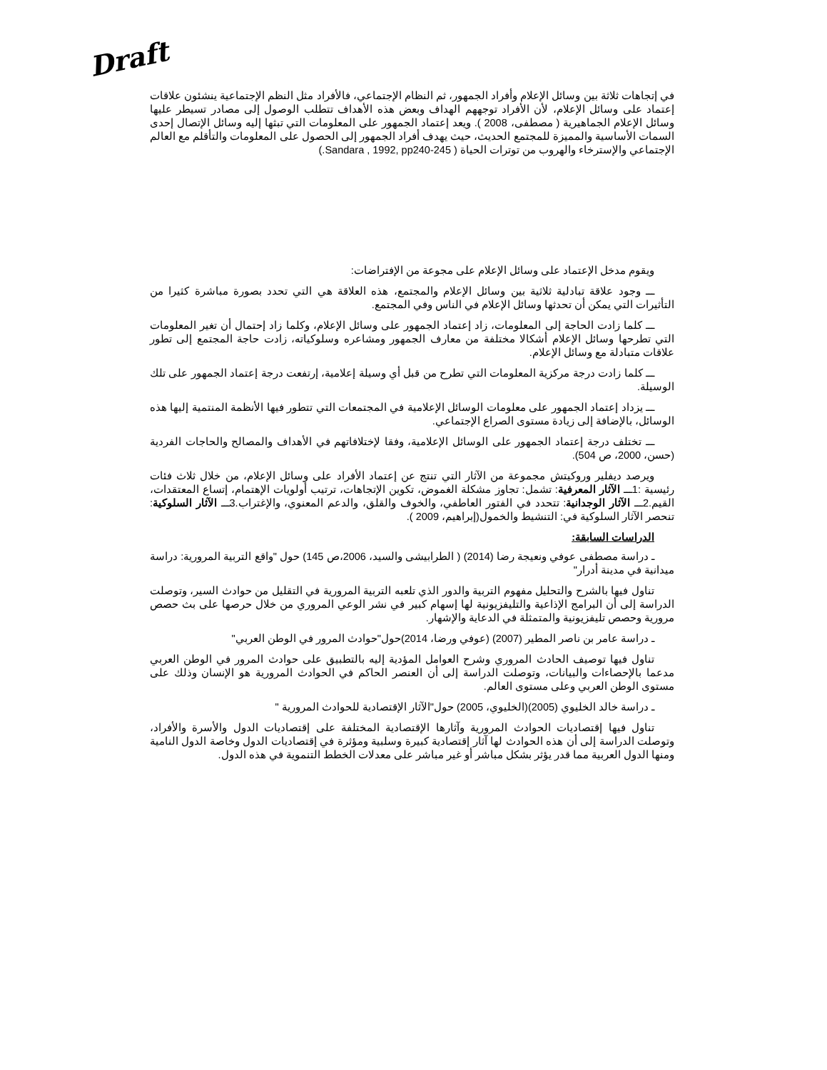Draft
في إتجاهات ثلاثة بين وسائل الإعلام وأفراد الجمهور، ثم النظام الإجتماعي، فالأفراد مثل النظم الإجتماعية ينشئون علاقات إعتماد على وسائل الإعلام، لأن الأفراد توجههم الهداف وبعض هذه الأهداف تتطلب الوصول إلى مصادر تسيطر عليها وسائل الإعلام الجماهيرية ( مصطفى، 2008 ). ويعد إعتماد الجمهور على المعلومات التي تبثها إليه وسائل الإتصال إحدى السمات الأساسية والمميزة للمجتمع الحديث، حيث يهدف أفراد الجمهور إلى الحصول على المعلومات والتأقلم مع العالم الإجتماعي والإسترخاء والهروب من توترات الحياة ( Sandara , 1992, pp240-245.)
ويقوم مدخل الإعتماد على وسائل الإعلام على مجوعة من الإفتراضات:
ـــ وجود علاقة تبادلية ثلاثية بين وسائل الإعلام والمجتمع، هذه العلاقة هي التي تحدد بصورة مباشرة كثيرا من التأثيرات التي يمكن أن تحدثها وسائل الإعلام في الناس وفي المجتمع.
ـــ كلما زادت الحاجة إلى المعلومات، زاد إعتماد الجمهور على وسائل الإعلام، وكلما زاد إحتمال أن تغير المعلومات التي تطرحها وسائل الإعلام أشكالا مختلفة من معارف الجمهور ومشاعره وسلوكياته، زادت حاجة المجتمع إلى تطور علاقات متبادلة مع وسائل الإعلام.
ـــ كلما زادت درجة مركزية المعلومات التي تطرح من قبل أي وسيلة إعلامية، إرتفعت درجة إعتماد الجمهور على تلك الوسيلة.
ـــ يزداد إعتماد الجمهور على معلومات الوسائل الإعلامية في المجتمعات التي تتطور فيها الأنظمة المنتمية إليها هذه الوسائل، بالإضافة إلى زيادة مستوى الصراع الإجتماعي.
ـــ تختلف درجة إعتماد الجمهور على الوسائل الإعلامية، وفقا لإختلافاتهم في الأهداف والمصالح والحاجات الفردية (حسن، 2000، ص 504).
ويرصد ديفلير وروكيتش مجموعة من الآثار التي تنتج عن إعتماد الأفراد على وسائل الإعلام، من خلال ثلاث فئات رئيسية :1ـــ الآثار المعرفية: تشمل: تجاوز مشكلة الغموض، تكوين الإتجاهات، ترتيب أولويات الإهتمام، إتساع المعتقدات، القيم.2ـــ الآثار الوجدانية: تتحدد في الفتور العاطفي، والخوف والقلق، والدعم المعنوي، والإغتراب.3ـــ الآثار السلوكية: تنحصر الآثار السلوكية في: التنشيط والخمول(إبراهيم، 2009 ).
الدراسات السابقة:
ـ دراسة مصطفى عوفي ونعيجة رضا (2014) ( الطرابيشى والسيد، 2006،ص 145) حول "واقع التربية المرورية: دراسة ميدانية في مدينة أدرار"
تناول فيها بالشرح والتحليل مفهوم التربية والدور الذي تلعبه التربية المرورية في التقليل من حوادث السير، وتوصلت الدراسة إلى أن البرامج الإذاعية والتليفزيونية لها إسهام كبير في نشر الوعي المروري من خلال حرصها على بث حصص مرورية وحصص تليفزيونية والمتمثلة في الدعاية والإشهار.
ـ دراسة عامر بن ناصر المطير (2007) (عوفي ورضا، 2014)حول"حوادث المرور في الوطن العربي"
تناول فيها توصيف الحادث المروري وشرح العوامل المؤدية إليه بالتطبيق على حوادث المرور في الوطن العربي مدعما بالإحصاءات والبيانات، وتوصلت الدراسة إلى أن العنصر الحاكم في الحوادث المرورية هو الإنسان وذلك على مستوى الوطن العربي وعلى مستوى العالم.
ـ دراسة خالد الخليوي (2005)(الخليوي، 2005) حول"الآثار الإقتصادية للحوادث المرورية "
تناول فيها إقتصاديات الحوادث المرورية وآثارها الإقتصادية المختلفة على إقتصاديات الدول والأسرة والأفراد، وتوصلت الدراسة إلى أن هذه الحوادث لها آثار إقتصادية كبيرة وسلبية ومؤثرة في إقتصاديات الدول وخاصة الدول النامية ومنها الدول العربية مما قدر يؤثر بشكل مباشر أو غير مباشر على معدلات الخطط التنموية في هذه الدول.